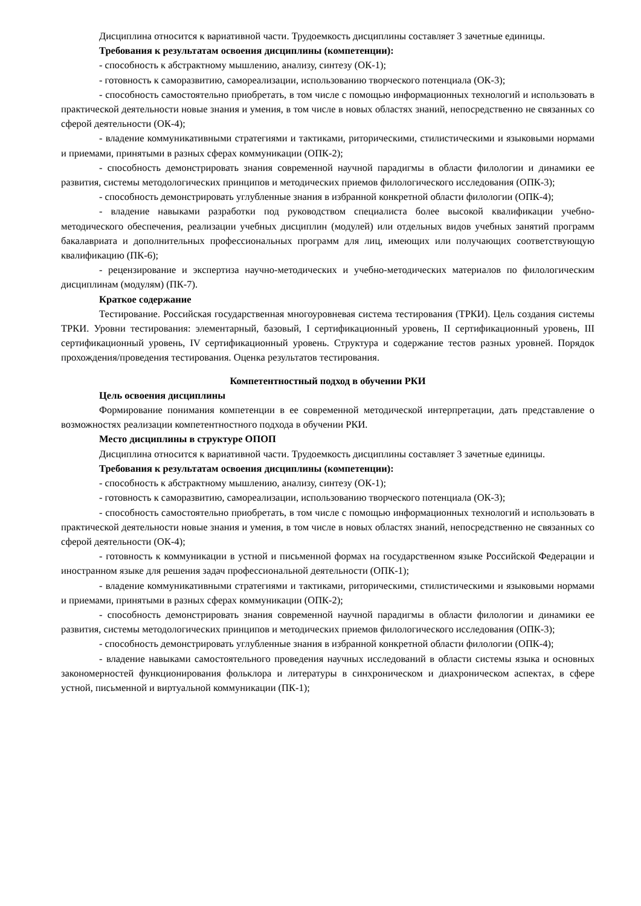Дисциплина относится к вариативной части. Трудоемкость дисциплины составляет 3 зачетные единицы.
Требования к результатам освоения дисциплины (компетенции):
- способность к абстрактному мышлению, анализу, синтезу (ОК-1);
- готовность к саморазвитию, самореализации, использованию творческого потенциала (ОК-3);
- способность самостоятельно приобретать, в том числе с помощью информационных технологий и использовать в практической деятельности новые знания и умения, в том числе в новых областях знаний, непосредственно не связанных со сферой деятельности (ОК-4);
- владение коммуникативными стратегиями и тактиками, риторическими, стилистическими и языковыми нормами и приемами, принятыми в разных сферах коммуникации (ОПК-2);
- способность демонстрировать знания современной научной парадигмы в области филологии и динамики ее развития, системы методологических принципов и методических приемов филологического исследования (ОПК-3);
- способность демонстрировать углубленные знания в избранной конкретной области филологии (ОПК-4);
- владение навыками разработки под руководством специалиста более высокой квалификации учебно-методического обеспечения, реализации учебных дисциплин (модулей) или отдельных видов учебных занятий программ бакалавриата и дополнительных профессиональных программ для лиц, имеющих или получающих соответствующую квалификацию (ПК-6);
- рецензирование и экспертиза научно-методических и учебно-методических материалов по филологическим дисциплинам (модулям) (ПК-7).
Краткое содержание
Тестирование. Российская государственная многоуровневая система тестирования (ТРКИ). Цель создания системы ТРКИ. Уровни тестирования: элементарный, базовый, I сертификационный уровень, II сертификационный уровень, III сертификационный уровень, IV сертификационный уровень. Структура и содержание тестов разных уровней. Порядок прохождения/проведения тестирования. Оценка результатов тестирования.
Компетентностный подход в обучении РКИ
Цель освоения дисциплины
Формирование понимания компетенции в ее современной методической интерпретации, дать представление о возможностях реализации компетентностного подхода в обучении РКИ.
Место дисциплины в структуре ОПОП
Дисциплина относится к вариативной части. Трудоемкость дисциплины составляет 3 зачетные единицы.
Требования к результатам освоения дисциплины (компетенции):
- способность к абстрактному мышлению, анализу, синтезу (ОК-1);
- готовность к саморазвитию, самореализации, использованию творческого потенциала (ОК-3);
- способность самостоятельно приобретать, в том числе с помощью информационных технологий и использовать в практической деятельности новые знания и умения, в том числе в новых областях знаний, непосредственно не связанных со сферой деятельности (ОК-4);
- готовность к коммуникации в устной и письменной формах на государственном языке Российской Федерации и иностранном языке для решения задач профессиональной деятельности (ОПК-1);
- владение коммуникативными стратегиями и тактиками, риторическими, стилистическими и языковыми нормами и приемами, принятыми в разных сферах коммуникации (ОПК-2);
- способность демонстрировать знания современной научной парадигмы в области филологии и динамики ее развития, системы методологических принципов и методических приемов филологического исследования (ОПК-3);
- способность демонстрировать углубленные знания в избранной конкретной области филологии (ОПК-4);
- владение навыками самостоятельного проведения научных исследований в области системы языка и основных закономерностей функционирования фольклора и литературы в синхроническом и диахроническом аспектах, в сфере устной, письменной и виртуальной коммуникации (ПК-1);